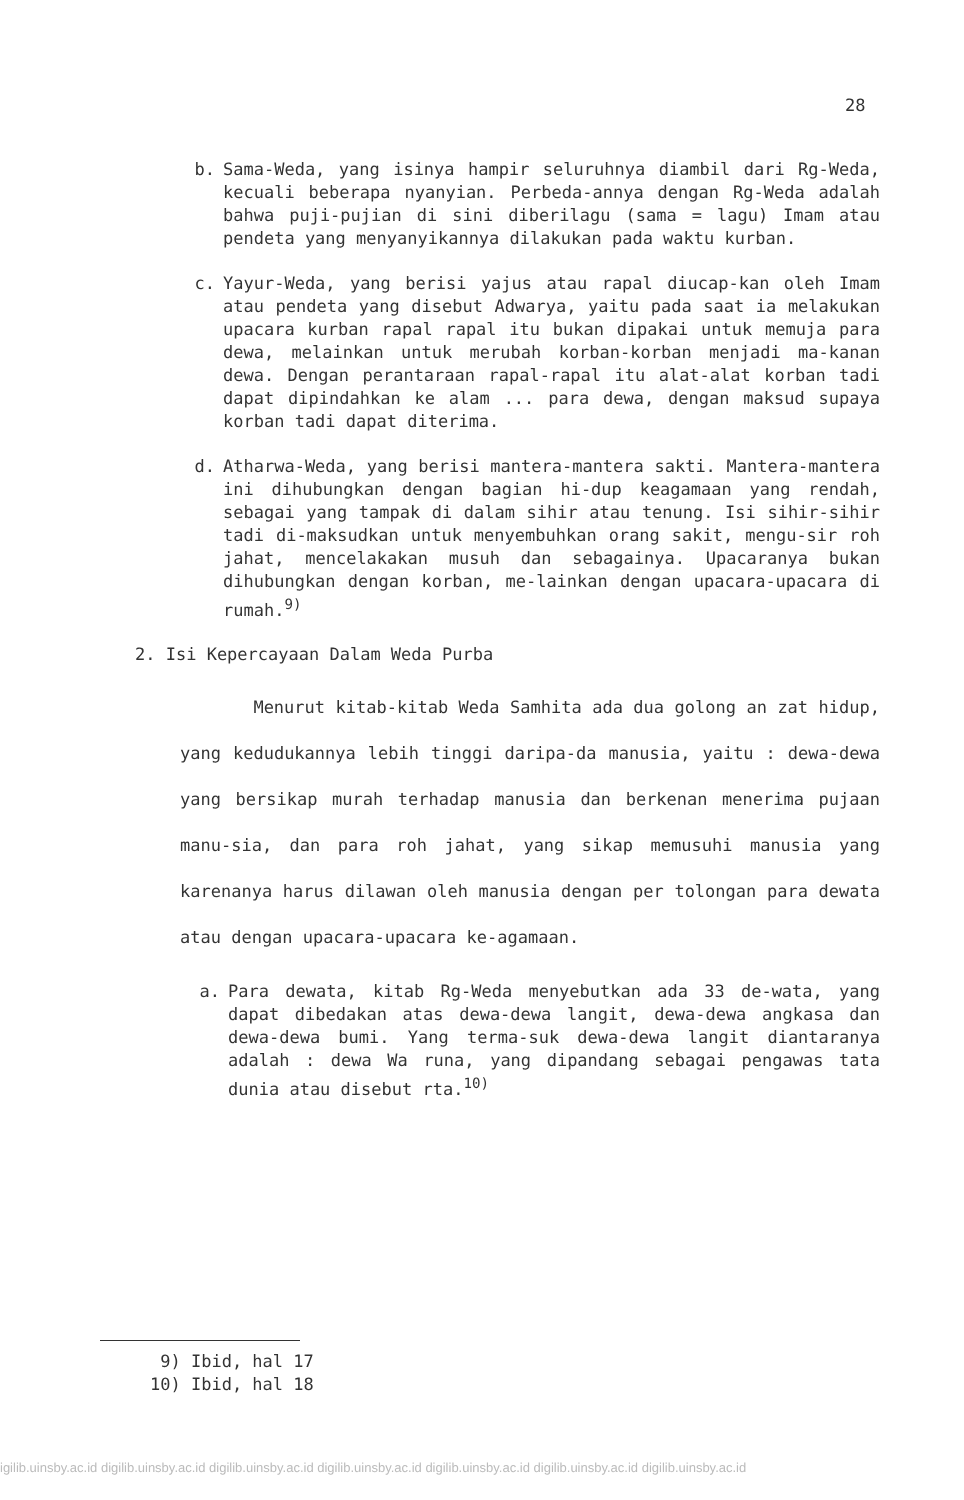28
b. Sama-Weda, yang isinya hampir seluruhnya diambil dari Rg-Weda, kecuali beberapa nyanyian. Perbeda-annya dengan Rg-Weda adalah bahwa puji-pujian di sini diberilagu (sama = lagu) Imam atau pendeta yang menyanyikannya dilakukan pada waktu kurban.
c. Yayur-Weda, yang berisi yajus atau rapal diucap-kan oleh Imam atau pendeta yang disebut Adwarya, yaitu pada saat ia melakukan upacara kurban rapal rapal itu bukan dipakai untuk memuja para dewa, melainkan untuk merubah korban-korban menjadi ma-kanan dewa. Dengan perantaraan rapal-rapal itu alat-alat korban tadi dapat dipindahkan ke alam ... para dewa, dengan maksud supaya korban tadi dapat diterima.
d. Atharwa-Weda, yang berisi mantera-mantera sakti. Mantera-mantera ini dihubungkan dengan bagian hi-dup keagamaan yang rendah, sebagai yang tampak di dalam sihir atau tenung. Isi sihir-sihir tadi di-maksudkan untuk menyembuhkan orang sakit, mengu-sir roh jahat, mencelakakan musuh dan sebagainya. Upacaranya bukan dihubungkan dengan korban, me-lainkan dengan upacara-upacara di rumah.<sup>9)</sup>
2. Isi Kepercayaan Dalam Weda Purba
Menurut kitab-kitab Weda Samhita ada dua golong an zat hidup, yang kedudukannya lebih tinggi daripa-da manusia, yaitu : dewa-dewa yang bersikap murah terhadap manusia dan berkenan menerima pujaan manu-sia, dan para roh jahat, yang sikap memusuhi manusia yang karenanya harus dilawan oleh manusia dengan per tolongan para dewata atau dengan upacara-upacara ke-agamaan.
a. Para dewata, kitab Rg-Weda menyebutkan ada 33 de-wata, yang dapat dibedakan atas dewa-dewa langit, dewa-dewa angkasa dan dewa-dewa bumi. Yang terma-suk dewa-dewa langit diantaranya adalah : dewa Wa runa, yang dipandang sebagai pengawas tata dunia atau disebut rta.<sup>10)</sup>
9) Ibid, hal 17
10) Ibid, hal 18
igilib.uinsby.ac.id digilib.uinsby.ac.id digilib.uinsby.ac.id digilib.uinsby.ac.id digilib.uinsby.ac.id digilib.uinsby.ac.id digilib.uinsby.ac.id